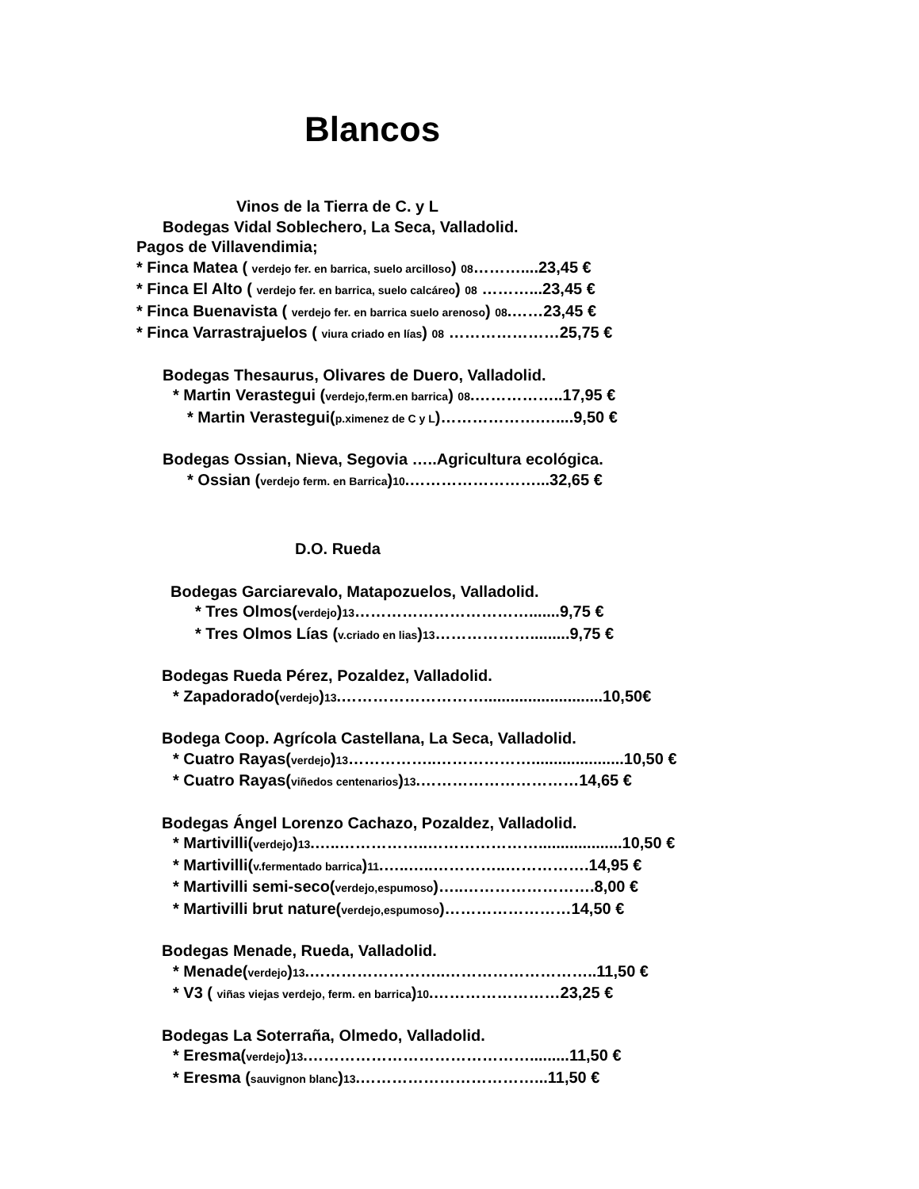Blancos
Vinos de la Tierra de C. y L
Bodegas Vidal Soblechero, La Seca, Valladolid.
Pagos de Villavendimia;
* Finca Matea ( verdejo fer. en barrica, suelo arcilloso) 08………....23,45 €
* Finca El Alto ( verdejo fer. en barrica, suelo calcáreo) 08 ………...23,45 €
* Finca Buenavista ( verdejo fer. en barrica suelo arenoso) 08.……23,45 €
* Finca Varrastrajuelos ( viura criado en lías) 08 …………………25,75 €
Bodegas Thesaurus, Olivares de Duero, Valladolid.
* Martin Verastegui (verdejo,ferm.en barrica) 08.……………..17,95 €
* Martin Verastegui(p.ximenez de C y L)……………….…....9,50 €
Bodegas Ossian, Nieva, Segovia …..Agricultura ecológica.
* Ossian (verdejo ferm. en Barrica)10.……………………...32,65 €
D.O. Rueda
Bodegas Garciarevalo, Matapozuelos, Valladolid.
* Tres Olmos(verdejo)13…………………………….......9,75 €
* Tres Olmos Lías (v.criado en lias)13……………….........9,75 €
Bodegas Rueda Pérez, Pozaldez, Valladolid.
* Zapadorado(verdejo)13.………………………...........................10,50€
Bodega Coop. Agrícola Castellana, La Seca, Valladolid.
* Cuatro Rayas(verdejo)13……………..……………….....................10,50 €
* Cuatro Rayas(viñedos centenarios)13.…………………………14,65 €
Bodegas Ángel Lorenzo Cachazo, Pozaldez, Valladolid.
* Martivilli(verdejo)13.…..……………..…………………...................10,50 €
* Martivilli(v.fermentado barrica)11.…..…..…………..…………….14,95 €
* Martivilli semi-seco(verdejo,espumoso)…..…………………….8,00 €
* Martivilli brut nature(verdejo,espumoso)……………………14,50 €
Bodegas Menade, Rueda, Valladolid.
* Menade(verdejo)13.……………………..………………………..11,50 €
* V3 ( viñas viejas verdejo, ferm. en barrica)10.……………………23,25 €
Bodegas La Soterraña, Olmedo, Valladolid.
* Eresma(verdejo)13.…………………………………….........11,50 €
* Eresma (sauvignon blanc)13.……………………………...11,50 €